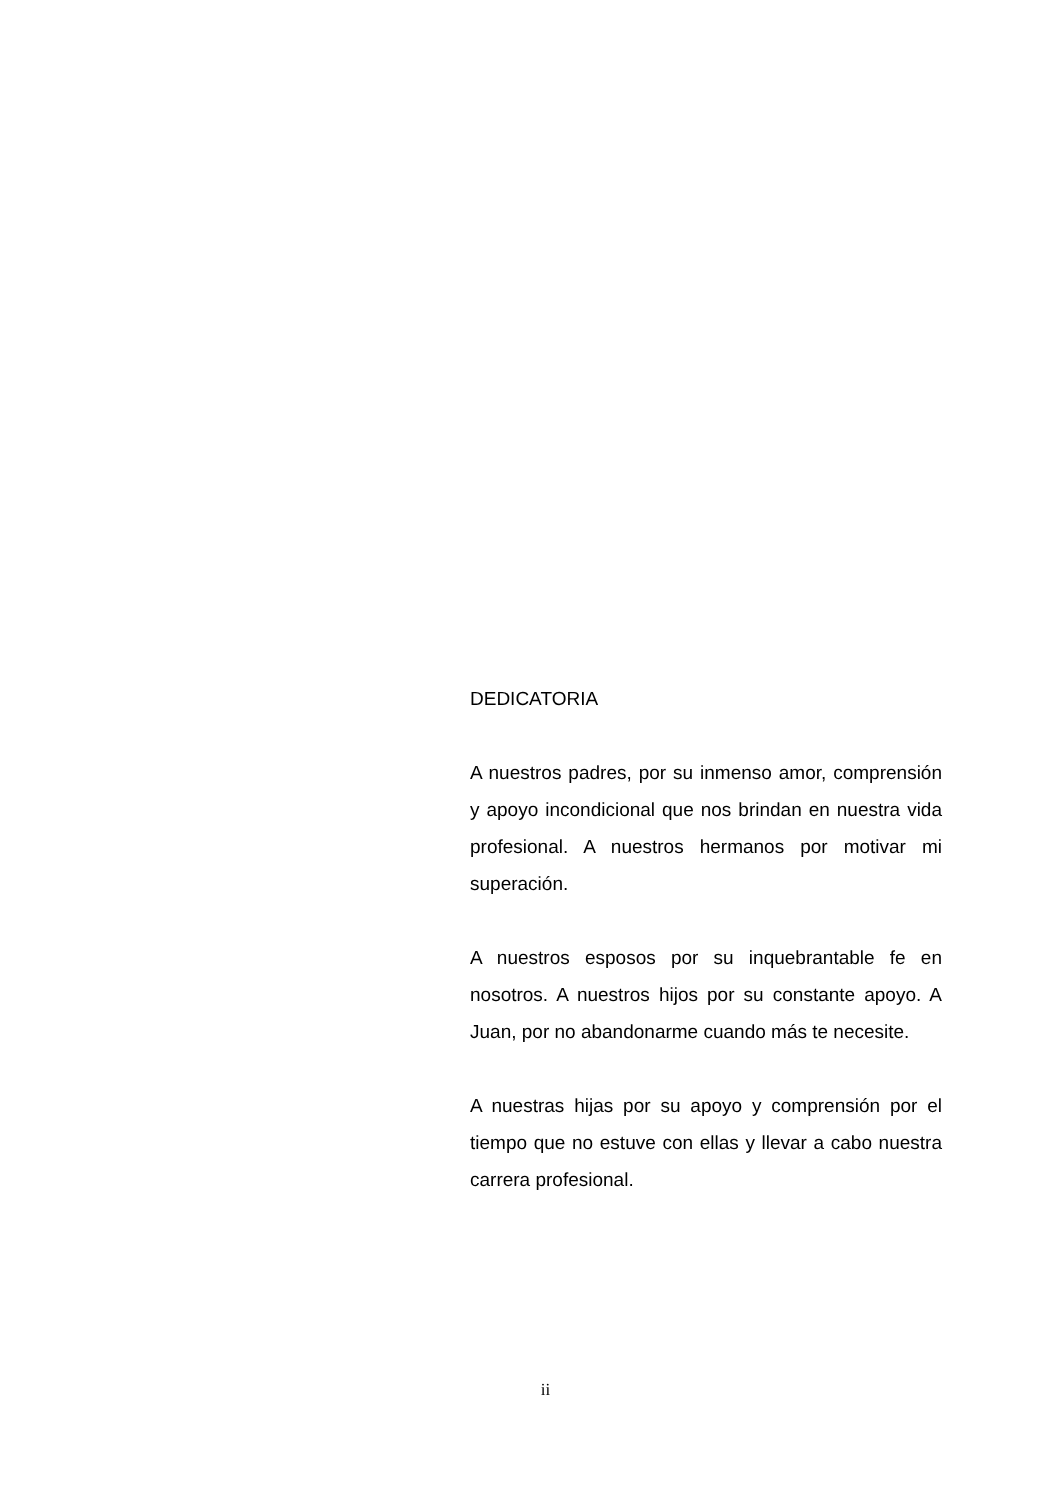DEDICATORIA
A nuestros padres, por su inmenso amor, comprensión y apoyo incondicional que nos brindan en nuestra vida profesional. A nuestros hermanos por motivar mi superación.
A nuestros esposos por su inquebrantable fe en nosotros. A nuestros hijos por su constante apoyo. A Juan, por no abandonarme cuando más te necesite.
A nuestras hijas por su apoyo y comprensión por el tiempo que no estuve con ellas y llevar a cabo nuestra carrera profesional.
ii